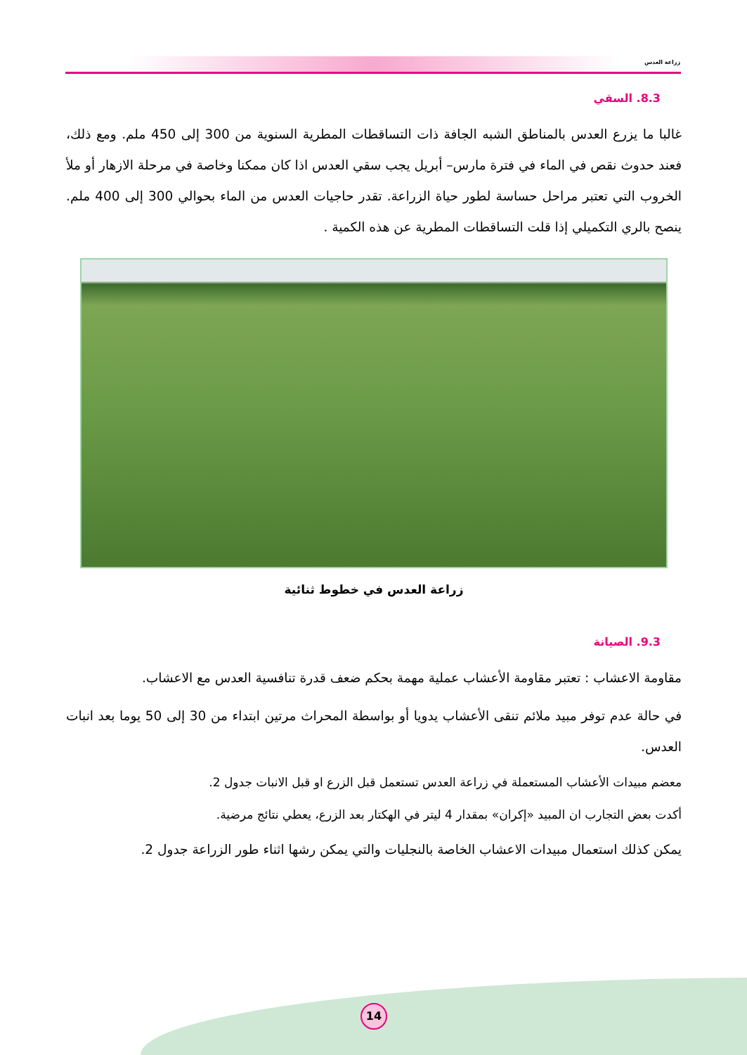زراعة العدس
8.3. السقي
غالبا ما يزرع العدس بالمناطق الشبه الجافة ذات التساقطات المطرية السنوية من 300 إلى 450 ملم. ومع ذلك، فعند حدوث نقص في الماء في فترة مارس– أبريل يجب سقي العدس اذا كان ممكنا وخاصة في مرحلة الازهار أو ملأ الخروب التي تعتبر مراحل حساسة لطور حياة الزراعة. تقدر حاجيات العدس من الماء بحوالي 300 إلى 400 ملم. ينصح بالري التكميلي إذا قلت التساقطات المطرية عن هذه الكمية .
زراعة العدس في خطوط ثنائية
9.3. الصيانة
مقاومة الاعشاب : تعتبر مقاومة الأعشاب عملية مهمة بحكم ضعف قدرة تنافسية العدس مع الاعشاب.
في حالة عدم توفر مبيد ملائم تنقى الأعشاب يدويا أو بواسطة المحراث مرتين ابتداء من 30 إلى 50 يوما بعد انبات العدس.
معضم مبيدات الأعشاب المستعملة في زراعة العدس تستعمل قبل الزرع او قبل الانبات جدول 2.
أكدت بعض التجارب ان المبيد «إكران» بمقدار 4 ليتر في الهكتار بعد الزرع، يعطي نتائج مرضية.
يمكن كذلك استعمال مبيدات الاعشاب الخاصة بالنجليات والتي يمكن رشها اثناء طور الزراعة جدول 2.
14